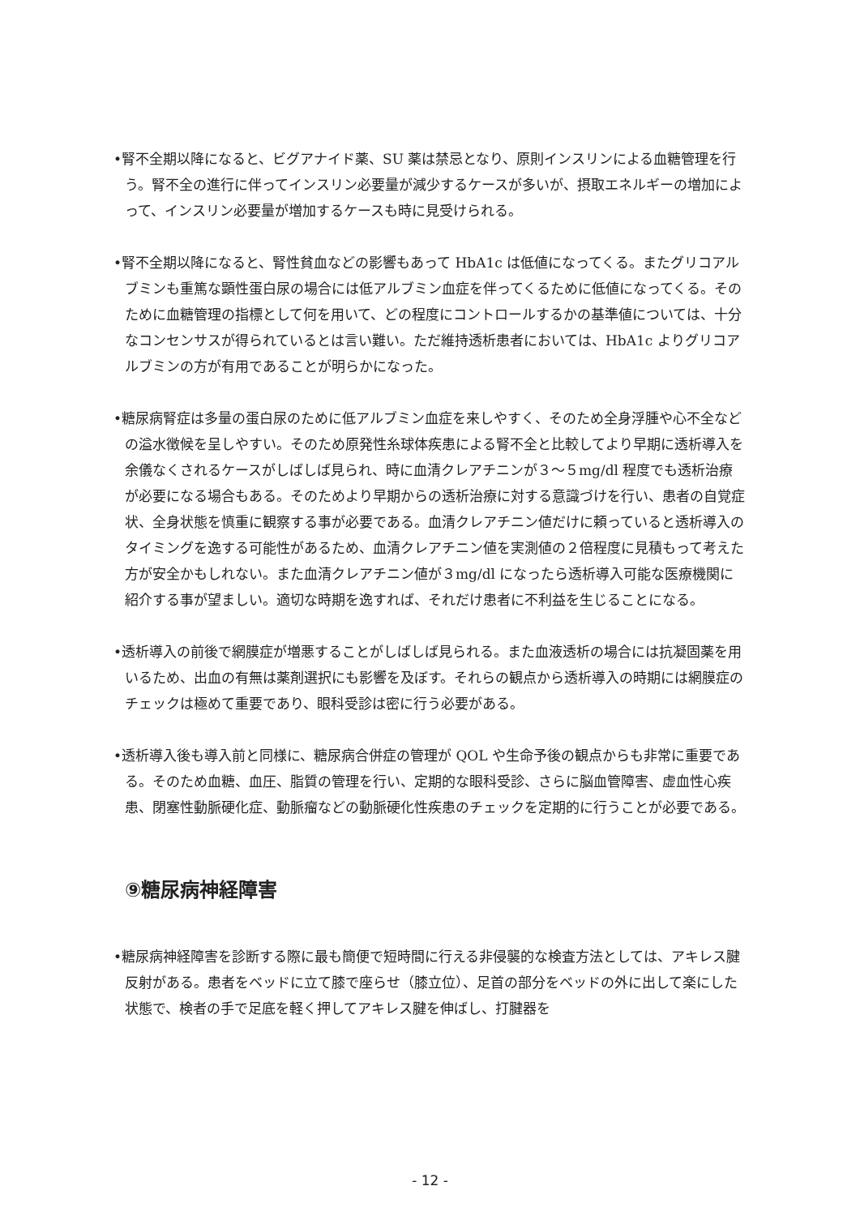•腎不全期以降になると、ビグアナイド薬、SU 薬は禁忌となり、原則インスリンによる血糖管理を行う。腎不全の進行に伴ってインスリン必要量が減少するケースが多いが、摂取エネルギーの増加によって、インスリン必要量が増加するケースも時に見受けられる。
•腎不全期以降になると、腎性貧血などの影響もあって HbA1c は低値になってくる。またグリコアルブミンも重篤な顕性蛋白尿の場合には低アルブミン血症を伴ってくるために低値になってくる。そのために血糖管理の指標として何を用いて、どの程度にコントロールするかの基準値については、十分なコンセンサスが得られているとは言い難い。ただ維持透析患者においては、HbA1c よりグリコアルブミンの方が有用であることが明らかになった。
•糖尿病腎症は多量の蛋白尿のために低アルブミン血症を来しやすく、そのため全身浮腫や心不全などの溢水徴候を呈しやすい。そのため原発性糸球体疾患による腎不全と比較してより早期に透析導入を余儀なくされるケースがしばしば見られ、時に血清クレアチニンが３～５mg/dl 程度でも透析治療が必要になる場合もある。そのためより早期からの透析治療に対する意識づけを行い、患者の自覚症状、全身状態を慎重に観察する事が必要である。血清クレアチニン値だけに頼っていると透析導入のタイミングを逸する可能性があるため、血清クレアチニン値を実測値の２倍程度に見積もって考えた方が安全かもしれない。また血清クレアチニン値が３mg/dl になったら透析導入可能な医療機関に紹介する事が望ましい。適切な時期を逸すれば、それだけ患者に不利益を生じることになる。
•透析導入の前後で網膜症が増悪することがしばしば見られる。また血液透析の場合には抗凝固薬を用いるため、出血の有無は薬剤選択にも影響を及ぼす。それらの観点から透析導入の時期には網膜症のチェックは極めて重要であり、眼科受診は密に行う必要がある。
•透析導入後も導入前と同様に、糖尿病合併症の管理が QOL や生命予後の観点からも非常に重要である。そのため血糖、血圧、脂質の管理を行い、定期的な眼科受診、さらに脳血管障害、虚血性心疾患、閉塞性動脈硬化症、動脈瘤などの動脈硬化性疾患のチェックを定期的に行うことが必要である。
⑨糖尿病神経障害
•糖尿病神経障害を診断する際に最も簡便で短時間に行える非侵襲的な検査方法としては、アキレス腱反射がある。患者をベッドに立て膝で座らせ（膝立位）、足首の部分をベッドの外に出して楽にした状態で、検者の手で足底を軽く押してアキレス腱を伸ばし、打腱器を
- 12 -